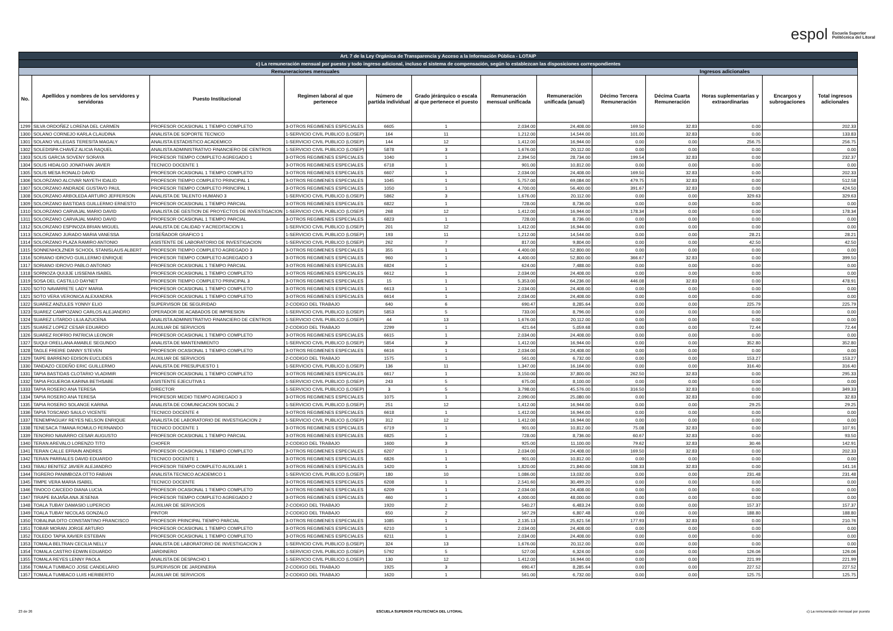espol Escuela Superior
Politécnica del Litoral
| Art. 7 de la Ley Orgánica de Transparencia y Acceso a la Información Pública - LOTAIP | | | | | | | | | | | | |
| --- | --- | --- | --- | --- | --- | --- | --- | --- | --- | --- | --- | --- |
| c) La remuneración mensual por puesto y todo ingreso adicional, incluso el sistema de compensación, según lo establezcan las disposiciones correspondientes | | | | | | | | | | | | |
| Remuneraciones mensuales | | | | | | | | Ingresos adicionales | | | | |
| No. | Apellidos y nombres de los servidores y servidoras | Puesto Institucional | Regimen laboral al que pertenece | Número de partida individual | Grado jérárquico o escala al que pertenece el puesto | Remuneración mensual unificada | Remuneración unificada (anual) | Décimo Tercera Remuneración | Décima Cuarta Remuneración | Horas suplementarias y extraordinarias | Encargos y subrogaciones | Total ingresos adicionales |
| 1299 | SILVA ORDOÑEZ LORENA DEL CARMEN | PROFESOR OCASIONAL 1 TIEMPO COMPLETO | 3-OTROS REGIMENES ESPECIALES | 6605 | 1 | 2,034.00 | 24,408.00 | 169.50 | 32.83 | 0.00 | | 202.33 |
| 1300 | SOLANO CORNEJO KARLA CLAUDINA | ANALISTA DE SOPORTE TECNICO | 1-SERVICIO CIVIL PUBLICO (LOSEP) | 164 | 11 | 1,212.00 | 14,544.00 | 101.00 | 32.83 | 0.00 | | 133.83 |
| 1301 | SOLANO VILLEGAS TERESITA MAGALY | ANALISTA ESTADISTICO ACADEMICO | 1-SERVICIO CIVIL PUBLICO (LOSEP) | 144 | 12 | 1,412.00 | 16,944.00 | 0.00 | 0.00 | 256.75 | | 256.75 |
| 1302 | SOLEDISPA CHAVEZ ALICIA RAQUEL | ANALISTA ADMINISTRATIVO FINANCIERO DE CENTROS | 1-SERVICIO CIVIL PUBLICO (LOSEP) | 5878 | 3 | 1,676.00 | 20,112.00 | 0.00 | 0.00 | 0.00 | | 0.00 |
| 1303 | SOLIS GARCIA SOVENY SORAYA | PROFESOR TIEMPO COMPLETO AGREGADO 1 | 3-OTROS REGIMENES ESPECIALES | 1040 | 1 | 2,394.50 | 28,734.00 | 199.54 | 32.83 | 0.00 | | 232.37 |
| 1304 | SOLIS HIDALGO JONATHAN JAVIER | TECNICO DOCENTE 1 | 3-OTROS REGIMENES ESPECIALES | 6718 | 1 | 901.00 | 10,812.00 | 0.00 | 0.00 | 0.00 | | 0.00 |
| 1305 | SOLIS MESA RONALD DAVID | PROFESOR OCASIONAL 1 TIEMPO COMPLETO | 3-OTROS REGIMENES ESPECIALES | 6607 | 1 | 2,034.00 | 24,408.00 | 169.50 | 32.83 | 0.00 | | 202.33 |
| 1306 | SOLORZANO ALCIVAR NAYETH IDALID | PROFESOR TIEMPO COMPLETO PRINCIPAL 1 | 3-OTROS REGIMENES ESPECIALES | 1045 | 1 | 5,757.00 | 69,084.00 | 479.75 | 32.83 | 0.00 | | 512.58 |
| 1307 | SOLORZANO ANDRADE GUSTAVO PAUL | PROFESOR TIEMPO COMPLETO PRINCIPAL 1 | 3-OTROS REGIMENES ESPECIALES | 1050 | 1 | 4,700.00 | 56,400.00 | 391.67 | 32.83 | 0.00 | | 424.50 |
| 1308 | SOLORZANO ARBOLEDA ARTURO JEFFERSON | ANALISTA DE TALENTO HUMANO 3 | 1-SERVICIO CIVIL PUBLICO (LOSEP) | 5862 | 3 | 1,676.00 | 20,112.00 | 0.00 | 0.00 | 329.63 | | 329.63 |
| 1309 | SOLORZANO BASTIDAS GUILLERMO ERNESTO | PROFESOR OCASIONAL 1 TIEMPO PARCIAL | 3-OTROS REGIMENES ESPECIALES | 6822 | 1 | 728.00 | 8,736.00 | 0.00 | 0.00 | 0.00 | | 0.00 |
| 1310 | SOLORZANO CARVAJAL MARIO DAVID | ANALISTA DE GESTION DE PROYECTOS DE INVESTIGACION | 1-SERVICIO CIVIL PUBLICO (LOSEP) | 268 | 12 | 1,412.00 | 16,944.00 | 178.34 | 0.00 | 0.00 | | 178.34 |
| 1311 | SOLORZANO CARVAJAL MARIO DAVID | PROFESOR OCASIONAL 1 TIEMPO PARCIAL | 3-OTROS REGIMENES ESPECIALES | 6823 | 1 | 728.00 | 8,736.00 | 0.00 | 0.00 | 0.00 | | 0.00 |
| 1312 | SOLORZANO ESPINOZA BRIAN MIGUEL | ANALISTA DE CALIDAD Y ACREDITACION 1 | 1-SERVICIO CIVIL PUBLICO (LOSEP) | 201 | 12 | 1,412.00 | 16,944.00 | 0.00 | 0.00 | 0.00 | | 0.00 |
| 1313 | SOLORZANO JURADO MARIA VANESSA | DISEÑADOR GRAFICO 1 | 1-SERVICIO CIVIL PUBLICO (LOSEP) | 193 | 11 | 1,212.00 | 14,544.00 | 0.00 | 0.00 | 28.21 | | 28.21 |
| 1314 | SOLORZANO PLAZA RAMIRO ANTONIO | ASISTENTE DE LABORATORIO DE INVESTIGACION | 1-SERVICIO CIVIL PUBLICO (LOSEP) | 262 | 7 | 817.00 | 9,804.00 | 0.00 | 0.00 | 42.50 | | 42.50 |
| 1315 | SONNENHOLZNER SCHODL STANISLAUS ALBERT | PROFESOR TIEMPO COMPLETO AGREGADO 3 | 3-OTROS REGIMENES ESPECIALES | 355 | 1 | 4,400.00 | 52,800.00 | 0.00 | 0.00 | 0.00 | | 0.00 |
| 1316 | SORIANO IDROVO GUILLERMO ENRIQUE | PROFESOR TIEMPO COMPLETO AGREGADO 3 | 3-OTROS REGIMENES ESPECIALES | 960 | 1 | 4,400.00 | 52,800.00 | 366.67 | 32.83 | 0.00 | | 399.50 |
| 1317 | SORIANO IDROVO PABLO ANTONIO | PROFESOR OCASIONAL 1 TIEMPO PARCIAL | 3-OTROS REGIMENES ESPECIALES | 6824 | 1 | 624.00 | 7,488.00 | 0.00 | 0.00 | 0.00 | | 0.00 |
| 1318 | SORNOZA QUIJIJE LISSENIA ISABEL | PROFESOR OCASIONAL 1 TIEMPO COMPLETO | 3-OTROS REGIMENES ESPECIALES | 6612 | 1 | 2,034.00 | 24,408.00 | 0.00 | 0.00 | 0.00 | | 0.00 |
| 1319 | SOSA DEL CASTILLO DAYNET | PROFESOR TIEMPO COMPLETO PRINCIPAL 3 | 3-OTROS REGIMENES ESPECIALES | 15 | 1 | 5,353.00 | 64,236.00 | 446.08 | 32.83 | 0.00 | | 478.91 |
| 1320 | SOTO NAVARRETE LADY MARIA | PROFESOR OCASIONAL 1 TIEMPO COMPLETO | 3-OTROS REGIMENES ESPECIALES | 6613 | 1 | 2,034.00 | 24,408.00 | 0.00 | 0.00 | 0.00 | | 0.00 |
| 1321 | SOTO VERA VERONICA ALEXANDRA | PROFESOR OCASIONAL 1 TIEMPO COMPLETO | 3-OTROS REGIMENES ESPECIALES | 6614 | 1 | 2,034.00 | 24,408.00 | 0.00 | 0.00 | 0.00 | | 0.00 |
| 1322 | SUAREZ ANZULES YONNY ELIO | SUPERVISOR DE SEGURIDAD | 2-CODIGO DEL TRABAJO | 640 | 6 | 690.47 | 8,285.64 | 0.00 | 0.00 | 225.79 | | 225.79 |
| 1323 | SUAREZ CAMPOZANO CARLOS ALEJANDRO | OPERADOR DE ACABADOS DE IMPRESION | 1-SERVICIO CIVIL PUBLICO (LOSEP) | 5853 | 5 | 733.00 | 8,796.00 | 0.00 | 0.00 | 0.00 | | 0.00 |
| 1324 | SUAREZ LITARDO LILIA AZUCENA | ANALISTA ADMINISTRATIVO FINANCIERO DE CENTROS | 1-SERVICIO CIVIL PUBLICO (LOSEP) | 44 | 13 | 1,676.00 | 20,112.00 | 0.00 | 0.00 | 0.00 | | 0.00 |
| 1325 | SUAREZ LOPEZ CESAR EDUARDO | AUXILIAR DE SERVICIOS | 2-CODIGO DEL TRABAJO | 2299 | 1 | 421.64 | 5,059.68 | 0.00 | 0.00 | 72.44 | | 72.44 |
| 1326 | SUAREZ RIOFRIO PATRICIA LEONOR | PROFESOR OCASIONAL 1 TIEMPO COMPLETO | 3-OTROS REGIMENES ESPECIALES | 6615 | 1 | 2,034.00 | 24,408.00 | 0.00 | 0.00 | 0.00 | | 0.00 |
| 1327 | SUQUI ORELLANA AMABLE SEGUNDO | ANALISTA DE MANTENIMIENTO | 1-SERVICIO CIVIL PUBLICO (LOSEP) | 5854 | 3 | 1,412.00 | 16,944.00 | 0.00 | 0.00 | 352.80 | | 352.80 |
| 1328 | TAGLE FREIRE DANNY STEVEN | PROFESOR OCASIONAL 1 TIEMPO COMPLETO | 3-OTROS REGIMENES ESPECIALES | 6616 | 1 | 2,034.00 | 24,408.00 | 0.00 | 0.00 | 0.00 | | 0.00 |
| 1329 | TAIPE BARRENO EDISON EUCLIDES | AUXILIAR DE SERVICIOS | 2-CODIGO DEL TRABAJO | 1575 | 1 | 561.00 | 6,732.00 | 0.00 | 0.00 | 153.27 | | 153.27 |
| 1330 | TANDAZO CEDEÑO ERIC GUILLERMO | ANALISTA DE PRESUPUESTO 1 | 1-SERVICIO CIVIL PUBLICO (LOSEP) | 136 | 11 | 1,347.00 | 16,164.00 | 0.00 | 0.00 | 316.40 | | 316.40 |
| 1331 | TAPIA BASTIDAS CLOTARIO VLADIMIR | PROFESOR OCASIONAL 1 TIEMPO COMPLETO | 3-OTROS REGIMENES ESPECIALES | 6617 | 1 | 3,150.00 | 37,800.00 | 262.50 | 32.83 | 0.00 | | 295.33 |
| 1332 | TAPIA FIGUEROA KARINA BETHSABE | ASISTENTE EJECUTIVA 1 | 1-SERVICIO CIVIL PUBLICO (LOSEP) | 243 | 5 | 675.00 | 8,100.00 | 0.00 | 0.00 | 0.00 | | 0.00 |
| 1333 | TAPIA ROSERO ANA TERESA | DIRECTOR | 1-SERVICIO CIVIL PUBLICO (LOSEP) | 3 | 5 | 3,798.00 | 45,576.00 | 316.50 | 32.83 | 0.00 | | 349.33 |
| 1334 | TAPIA ROSERO ANA TERESA | PROFESOR MEDIO TIEMPO AGREGADO 3 | 3-OTROS REGIMENES ESPECIALES | 1075 | 1 | 2,090.00 | 25,080.00 | 0.00 | 32.83 | 0.00 | | 32.83 |
| 1335 | TAPIA ROSERO SOLANGE KARINA | ANALISTA DE COMUNICACION SOCIAL 2 | 1-SERVICIO CIVIL PUBLICO (LOSEP) | 251 | 12 | 1,412.00 | 16,944.00 | 0.00 | 0.00 | 29.25 | | 29.25 |
| 1336 | TAPIA TOSCANO SAULO VICENTE | TECNICO DOCENTE 4 | 3-OTROS REGIMENES ESPECIALES | 6618 | 1 | 1,412.00 | 16,944.00 | 0.00 | 0.00 | 0.00 | | 0.00 |
| 1337 | TENEMPAGUAY REYES NELSON ENRIQUE | ANALISTA DE LABORATORIO DE INVESTIGACION 2 | 1-SERVICIO CIVIL PUBLICO (LOSEP) | 312 | 12 | 1,412.00 | 16,944.00 | 0.00 | 0.00 | 0.00 | | 0.00 |
| 1338 | TENESACA TIMANA ROMULO FERNANDO | TECNICO DOCENTE 1 | 3-OTROS REGIMENES ESPECIALES | 6719 | 1 | 901.00 | 10,812.00 | 75.08 | 32.83 | 0.00 | | 107.91 |
| 1339 | TENORIO NAVARRO CESAR AUGUSTO | PROFESOR OCASIONAL 1 TIEMPO PARCIAL | 3-OTROS REGIMENES ESPECIALES | 6825 | 1 | 728.00 | 8,736.00 | 60.67 | 32.83 | 0.00 | | 93.50 |
| 1340 | TERAN AREVALO LORENZO TITO | CHOFER | 2-CODIGO DEL TRABAJO | 1600 | 3 | 925.00 | 11,100.00 | 79.62 | 32.83 | 30.46 | | 142.91 |
| 1341 | TERAN CALLE EFRAIN ANDRES | PROFESOR OCASIONAL 1 TIEMPO COMPLETO | 3-OTROS REGIMENES ESPECIALES | 6207 | 1 | 2,034.00 | 24,408.00 | 169.50 | 32.83 | 0.00 | | 202.33 |
| 1342 | TERAN PARRALES DAVID EDUARDO | TECNICO DOCENTE 1 | 3-OTROS REGIMENES ESPECIALES | 6826 | 1 | 901.00 | 10,812.00 | 0.00 | 0.00 | 0.00 | | 0.00 |
| 1343 | TIBAU BENITEZ JAVIER ALEJANDRO | PROFESOR TIEMPO COMPLETO AUXILIAR 1 | 3-OTROS REGIMENES ESPECIALES | 1420 | 1 | 1,820.00 | 21,840.00 | 108.33 | 32.83 | 0.00 | | 141.16 |
| 1344 | TIGRERO PANIMBOZA OTTO FABIAN | ANALISTA TECNICO ACADEMICO 1 | 1-SERVICIO CIVIL PUBLICO (LOSEP) | 180 | 10 | 1,086.00 | 13,032.00 | 0.00 | 0.00 | 231.48 | | 231.48 |
| 1345 | TIMPE VERA MARIA ISABEL | TECNICO DOCENTE | 3-OTROS REGIMENES ESPECIALES | 6208 | 1 | 2,541.60 | 30,499.20 | 0.00 | 0.00 | 0.00 | | 0.00 |
| 1346 | TINOCO CAICEDO DIANA LUCIA | PROFESOR OCASIONAL 1 TIEMPO COMPLETO | 3-OTROS REGIMENES ESPECIALES | 6209 | 1 | 2,034.00 | 24,408.00 | 0.00 | 0.00 | 0.00 | | 0.00 |
| 1347 | TIRAPE BAJAÑA ANA JESENIA | PROFESOR TIEMPO COMPLETO AGREGADO 2 | 3-OTROS REGIMENES ESPECIALES | 460 | 1 | 4,000.00 | 48,000.00 | 0.00 | 0.00 | 0.00 | | 0.00 |
| 1348 | TOALA TUBAY DAMASIO LUPERCIO | AUXILIAR DE SERVICIOS | 2-CODIGO DEL TRABAJO | 1920 | 2 | 540.27 | 6,483.24 | 0.00 | 0.00 | 157.37 | | 157.37 |
| 1349 | TOALA TUBAY NICOLAS GONZALO | PINTOR | 2-CODIGO DEL TRABAJO | 650 | 2 | 567.29 | 6,807.48 | 0.00 | 0.00 | 188.80 | | 188.80 |
| 1350 | TOBALINA DITO CONSTANTINO FRANCISCO | PROFESOR PRINCIPAL TIEMPO PARCIAL | 3-OTROS REGIMENES ESPECIALES | 1085 | 1 | 2,135.13 | 25,621.56 | 177.93 | 32.83 | 0.00 | | 210.76 |
| 1351 | TOBAR MORAN JORGE ARTURO | PROFESOR OCASIONAL 1 TIEMPO COMPLETO | 3-OTROS REGIMENES ESPECIALES | 6210 | 1 | 2,034.00 | 24,408.00 | 0.00 | 0.00 | 0.00 | | 0.00 |
| 1352 | TOLEDO TAPIA XAVIER ESTEBAN | PROFESOR OCASIONAL 1 TIEMPO COMPLETO | 3-OTROS REGIMENES ESPECIALES | 6211 | 1 | 2,034.00 | 24,408.00 | 0.00 | 0.00 | 0.00 | | 0.00 |
| 1353 | TOMALA BELTRAN CECILIA NELLY | ANALISTA DE LABORATORIO DE INVESTIGACION 3 | 1-SERVICIO CIVIL PUBLICO (LOSEP) | 324 | 13 | 1,676.00 | 20,112.00 | 0.00 | 0.00 | 0.00 | | 0.00 |
| 1354 | TOMALA CASTRO EDWIN EDUARDO | JARDINERO | 1-SERVICIO CIVIL PUBLICO (LOSEP) | 5792 | 5 | 527.00 | 6,324.00 | 0.00 | 0.00 | 126.06 | | 126.06 |
| 1355 | TOMALA REYES LENNY PAOLA | ANALISTA DE DESPACHO 1 | 1-SERVICIO CIVIL PUBLICO (LOSEP) | 130 | 12 | 1,412.00 | 16,944.00 | 0.00 | 0.00 | 221.99 | | 221.99 |
| 1356 | TOMALA TUMBACO JOSE CANDELARIO | SUPERVISOR DE JARDINERIA | 2-CODIGO DEL TRABAJO | 1925 | 3 | 690.47 | 8,285.64 | 0.00 | 0.00 | 227.52 | | 227.52 |
| 1357 | TOMALA TUMBACO LUIS HERIBERTO | AUXILIAR DE SERVICIOS | 2-CODIGO DEL TRABAJO | 1620 | 1 | 561.00 | 6,732.00 | 0.00 | 0.00 | 125.75 | | 125.75 |
23 de 26 ESCUELA SUPERIOR POLITECNICA DEL LITORAL c) La remuneración mensual por puesto